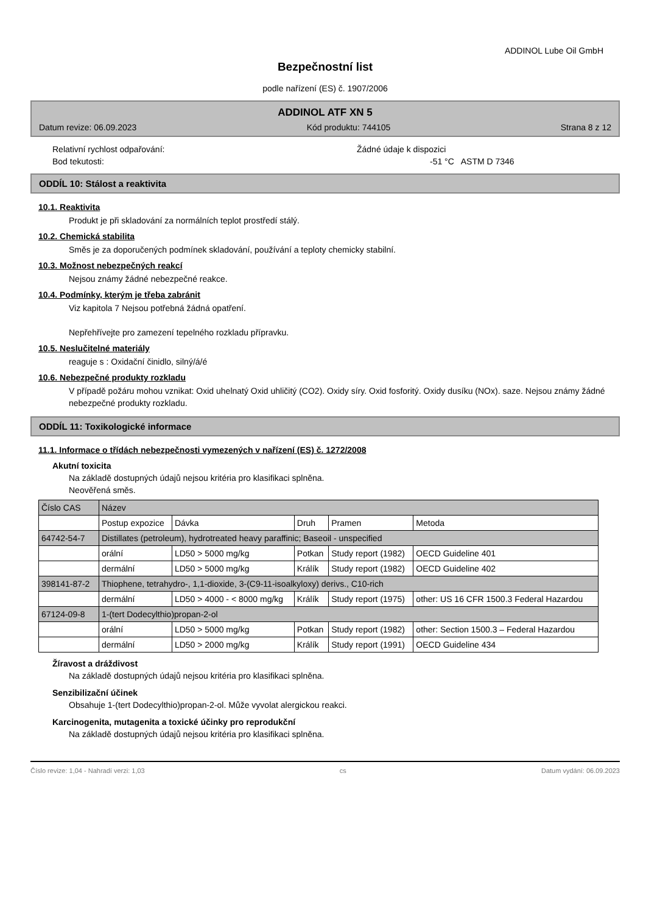ADDINOL Lube Oil GmbH
Bezpečnostní list
podle nařízení (ES) č. 1907/2006
ADDINOL ATF XN 5
Datum revize: 06.09.2023 Kód produktu: 744105 Strana 8 z 12
Relativní rychlost odpařování: Žádné údaje k dispozici
Bod tekutosti: -51 °C ASTM D 7346
ODDÍL 10: Stálost a reaktivita
10.1. Reaktivita
Produkt je při skladování za normálních teplot prostředí stálý.
10.2. Chemická stabilita
Směs je za doporučených podmínek skladování, používání a teploty chemicky stabilní.
10.3. Možnost nebezpečných reakcí
Nejsou známy žádné nebezpečné reakce.
10.4. Podmínky, kterým je třeba zabránit
Viz kapitola 7 Nejsou potřebná žádná opatření.
Nepřehřívejte pro zamezení tepelného rozkladu přípravku.
10.5. Neslučitelné materiály
reaguje s : Oxidační činidlo, silný/á/é
10.6. Nebezpečné produkty rozkladu
V případě požáru mohou vznikat: Oxid uhelnatý Oxid uhličitý (CO2). Oxidy síry. Oxid fosforitý. Oxidy dusíku (NOx). saze. Nejsou známy žádné nebezpečné produkty rozkladu.
ODDÍL 11: Toxikologické informace
11.1. Informace o třídách nebezpečnosti vymezených v nařízení (ES) č. 1272/2008
Akutní toxicita
Na základě dostupných údajů nejsou kritéria pro klasifikaci splněna.
Neověřená směs.
| Číslo CAS | Název | | | | |
| | Postup expozice | Dávka | Druh | Pramen | Metoda |
| 64742-54-7 | Distillates (petroleum), hydrotreated heavy paraffinic; Baseoil - unspecified | | | | |
| | orální | LD50 > 5000 mg/kg | Potkan | Study report (1982) | OECD Guideline 401 |
| | dermální | LD50 > 5000 mg/kg | Králík | Study report (1982) | OECD Guideline 402 |
| 398141-87-2 | Thiophene, tetrahydro-, 1,1-dioxide, 3-(C9-11-isoalkyloxy) derivs., C10-rich | | | | |
| | dermální | LD50 > 4000 - < 8000 mg/kg | Králík | Study report (1975) | other: US 16 CFR 1500.3 Federal Hazardou |
| 67124-09-8 | 1-(tert Dodecylthio)propan-2-ol | | | | |
| | orální | LD50 > 5000 mg/kg | Potkan | Study report (1982) | other: Section 1500.3 – Federal Hazardou |
| | dermální | LD50 > 2000 mg/kg | Králík | Study report (1991) | OECD Guideline 434 |
Žíravost a dráždivost
Na základě dostupných údajů nejsou kritéria pro klasifikaci splněna.
Senzibilizační účinek
Obsahuje 1-(tert Dodecylthio)propan-2-ol. Může vyvolat alergickou reakci.
Karcinogenita, mutagenita a toxické účinky pro reprodukční
Na základě dostupných údajů nejsou kritéria pro klasifikaci splněna.
Číslo revize: 1,04 - Nahradí verzi: 1,03 cs Datum vydání: 06.09.2023